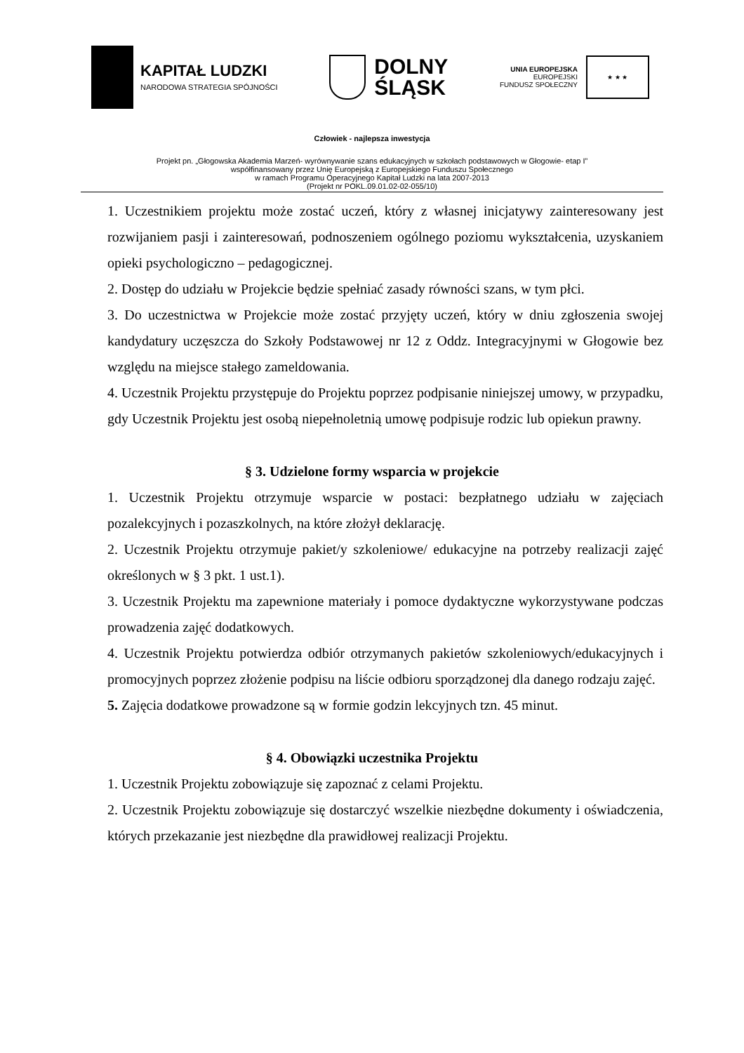KAPITAŁ LUDZKI
NARODOWA STRATEGIA SPÓJNOŚCI
DOLNY
ŚLĄSK
UNIA EUROPEJSKA
EUROPEJSKI
FUNDUSZ SPOŁECZNY
★ ★ ★
Człowiek - najlepsza inwestycja
Projekt pn. „Głogowska Akademia Marzeń- wyrównywanie szans edukacyjnych w szkołach podstawowych w Głogowie- etap I”
współfinansowany przez Unię Europejską z Europejskiego Funduszu Społecznego
w ramach Programu Operacyjnego Kapitał Ludzki na lata 2007-2013
(Projekt nr POKL.09.01.02-02-055/10)
1. Uczestnikiem projektu może zostać uczeń, który z własnej inicjatywy zainteresowany jest rozwijaniem pasji i zainteresowań, podnoszeniem ogólnego poziomu wykształcenia, uzyskaniem opieki psychologiczno – pedagogicznej.
2. Dostęp do udziału w Projekcie będzie spełniać zasady równości szans, w tym płci.
3. Do uczestnictwa w Projekcie może zostać przyjęty uczeń, który w dniu zgłoszenia swojej kandydatury uczęszcza do Szkoły Podstawowej nr 12 z Oddz. Integracyjnymi w Głogowie bez względu na miejsce stałego zameldowania.
4. Uczestnik Projektu przystępuje do Projektu poprzez podpisanie niniejszej umowy, w przypadku, gdy Uczestnik Projektu jest osobą niepełnoletnią umowę podpisuje rodzic lub opiekun prawny.
§ 3. Udzielone formy wsparcia w projekcie
1. Uczestnik Projektu otrzymuje wsparcie w postaci: bezpłatnego udziału w zajęciach pozalekcyjnych i pozaszkolnych, na które złożył deklarację.
2. Uczestnik Projektu otrzymuje pakiet/y szkoleniowe/ edukacyjne na potrzeby realizacji zajęć określonych w § 3 pkt. 1 ust.1).
3. Uczestnik Projektu ma zapewnione materiały i pomoce dydaktyczne wykorzystywane podczas prowadzenia zajęć dodatkowych.
4. Uczestnik Projektu potwierdza odbiór otrzymanych pakietów szkoleniowych/edukacyjnych i promocyjnych poprzez złożenie podpisu na liście odbioru sporządzonej dla danego rodzaju zajęć.
5. Zajęcia dodatkowe prowadzone są w formie godzin lekcyjnych tzn. 45 minut.
§ 4. Obowiązki uczestnika Projektu
1. Uczestnik Projektu zobowiązuje się zapoznać z celami Projektu.
2. Uczestnik Projektu zobowiązuje się dostarczyć wszelkie niezbędne dokumenty i oświadczenia, których przekazanie jest niezbędne dla prawidłowej realizacji Projektu.